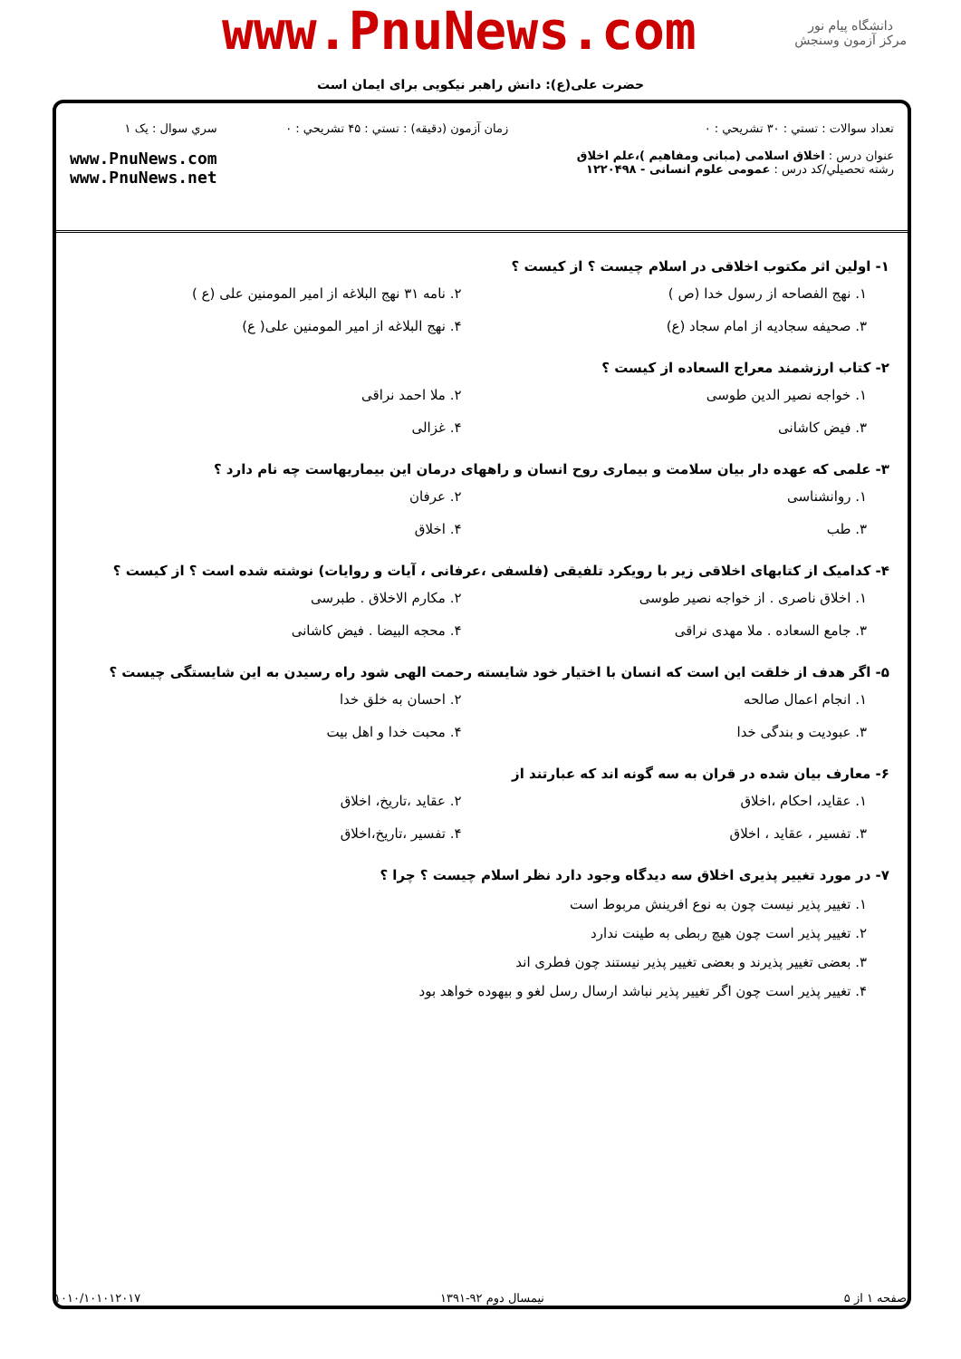www.PnuNews.com
دانشگاه پیام نور
مرکز آزمون وسنجش
حضرت علی(ع): دانش راهبر نیکویی برای ایمان است
تعداد سوالات : تستي : ۳۰ تشريحي : ۰
عنوان درس : اخلاق اسلامی (مبانی ومفاهیم )،علم اخلاق
رشته تحصيلي/کد درس : عمومی علوم انسانی - ۱۲۲۰۴۹۸
زمان آزمون (دقيقه) : تستي : ۴۵ تشريحي : ۰
سري سوال : يک ۱
www.PnuNews.com
www.PnuNews.net
۱- اولین اثر مکتوب اخلاقی در اسلام چیست ؟ از کیست ؟
۱. نهج الفصاحه از رسول خدا (ص )
۲. نامه ۳۱ نهج البلاغه از امیر المومنین علی (ع )
۳. صحیفه سجادیه از امام سجاد (ع)
۴. نهج البلاغه از امیر المومنین علی( ع)
۲- کتاب ارزشمند معراج السعاده از کیست ؟
۱. خواجه نصیر الدین طوسی
۲. ملا احمد نراقی
۳. فیض کاشانی
۴. غزالی
۳- علمی که عهده دار بیان سلامت و بیماری روح انسان و راههای درمان این بیماریهاست چه نام دارد ؟
۱. روانشناسی
۲. عرفان
۳. طب
۴. اخلاق
۴- کدامیک از کتابهای اخلاقی زیر با رویکرد تلفیقی (فلسفی ،عرفانی ، آیات و روایات) نوشته شده است ؟ از کیست ؟
۱. اخلاق ناصری . از خواجه نصیر طوسی
۲. مکارم الاخلاق . طبرسی
۳. جامع السعاده . ملا مهدی نراقی
۴. محجه البیضا . فیض کاشانی
۵- اگر هدف از خلقت این است که انسان با اختیار خود شایسته رحمت الهی شود راه رسیدن به این شایستگی چیست ؟
۱. انجام اعمال صالحه
۲. احسان به خلق خدا
۳. عبودیت و بندگی خدا
۴. محبت خدا و اهل بیت
۶- معارف بیان شده در قران به سه گونه اند که عبارتند از
۱. عقاید، احکام ،اخلاق
۲. عقاید ،تاریخ، اخلاق
۳. تفسیر ، عقاید ، اخلاق
۴. تفسیر ،تاریخ،اخلاق
۷- در مورد تغییر پذیری اخلاق سه دیدگاه وجود دارد نظر اسلام چیست ؟ چرا ؟
۱. تغییر پذیر نیست چون به نوع افرینش مربوط است
۲. تغییر پذیر است چون هیچ ربطی به طینت ندارد
۳. بعضی تغییر پذیرند و بعضی تغییر پذیر نیستند چون فطری اند
۴. تغییر پذیر است چون اگر تغییر پذیر نباشد ارسال رسل لغو و بیهوده خواهد بود
صفحه ۱ از ۵ نیمسال دوم ۹۲-۱۳۹۱ ۱۰۱۰/۱۰۱۰۱۲۰۱۷